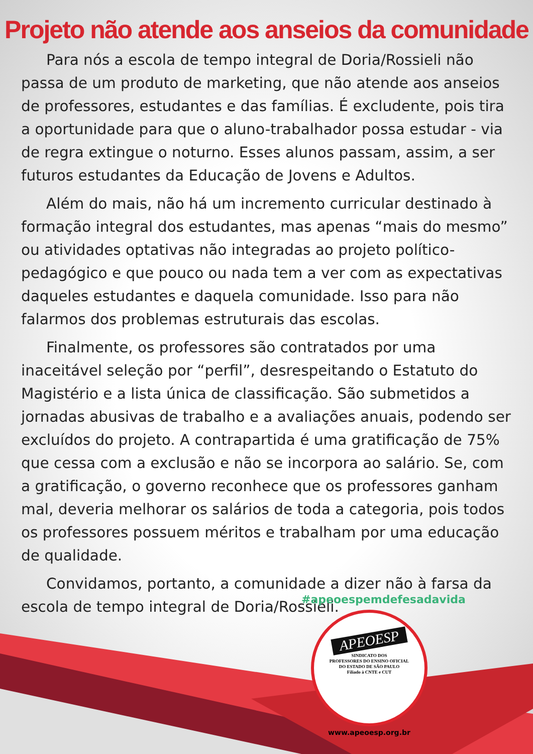Projeto não atende aos anseios da comunidade
Para nós a escola de tempo integral de Doria/Rossieli não passa de um produto de marketing, que não atende aos anseios de professores, estudantes e das famílias. É excludente, pois tira a oportunidade para que o aluno-trabalhador possa estudar - via de regra extingue o noturno. Esses alunos passam, assim, a ser futuros estudantes da Educação de Jovens e Adultos.
Além do mais, não há um incremento curricular destinado à formação integral dos estudantes, mas apenas “mais do mesmo” ou atividades optativas não integradas ao projeto político-pedagógico e que pouco ou nada tem a ver com as expectativas daqueles estudantes e daquela comunidade. Isso para não falarmos dos problemas estruturais das escolas.
Finalmente, os professores são contratados por uma inaceitável seleção por “perfil”, desrespeitando o Estatuto do Magistério e a lista única de classificação. São submetidos a jornadas abusivas de trabalho e a avaliações anuais, podendo ser excluídos do projeto. A contrapartida é uma gratificação de 75% que cessa com a exclusão e não se incorpora ao salário. Se, com a gratificação, o governo reconhece que os professores ganham mal, deveria melhorar os salários de toda a categoria, pois todos os professores possuem méritos e trabalham por uma educação de qualidade.
Convidamos, portanto, a comunidade a dizer não à farsa da escola de tempo integral de Doria/Rossieli.
#apeoespemdefesadavida
APEOESP
SINDICATO DOS
PROFESSORES DO ENSINO OFICIAL
DO ESTADO DE SÃO PAULO
Filiado à CNTE e CUT
www.apeoesp.org.br